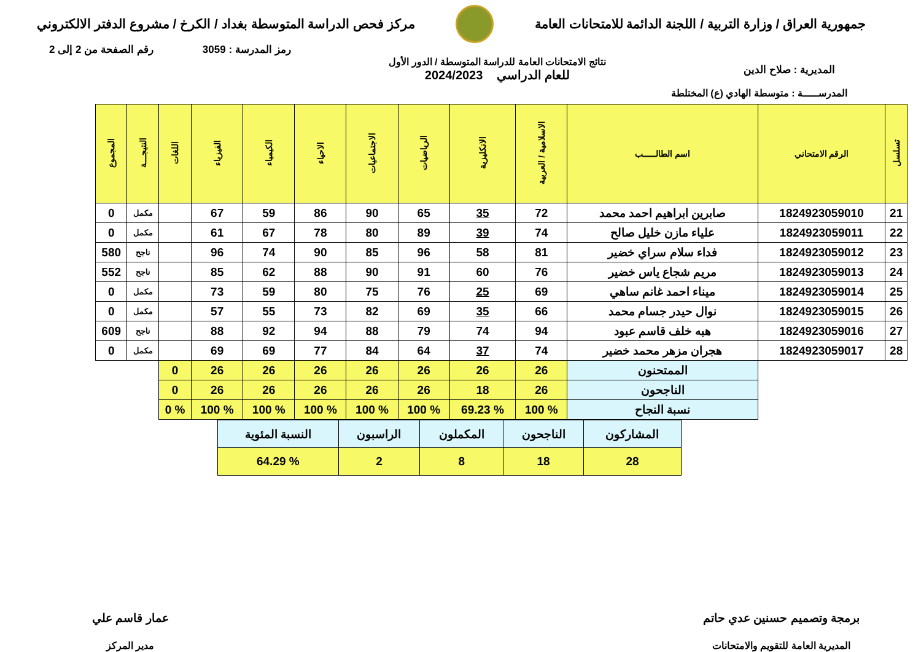جمهورية العراق / وزارة التربية / اللجنة الدائمة للامتحانات العامة
مركز فحص الدراسة المتوسطة بغداد / الكرخ / مشروع الدفتر الالكتروني
رمز المدرسة : 3059 رقم الصفحة من 2 إلى 2
المديرية : صلاح الدين
نتائج الامتحانات العامة للدراسة المتوسطة / الدور الأول
للعام الدراسي 2024/2023
المدرســـــة : متوسطة الهادي (ع) المختلطة
| تسلسل | الرقم الامتحاني | اسم الطالـــــب | الاسلامية / العربية | الانكليزية | الرياضيات | الاجتماعيات | الاحياء | الكيمياء | الفيزياء | اللغات | النتيجـــة | المجموع |
| --- | --- | --- | --- | --- | --- | --- | --- | --- | --- | --- | --- | --- |
| 21 | 1824923059010 | صابرين ابراهيم احمد محمد | 72 | 35 | 65 | 90 | 86 | 59 | 67 | | مكمل | 0 |
| 22 | 1824923059011 | علياء مازن خليل صالح | 74 | 39 | 89 | 80 | 78 | 67 | 61 | | مكمل | 0 |
| 23 | 1824923059012 | فداء سلام سراي خضير | 81 | 58 | 96 | 85 | 90 | 74 | 96 | | ناجح | 580 |
| 24 | 1824923059013 | مريم شجاع ياس خضير | 76 | 60 | 91 | 90 | 88 | 62 | 85 | | ناجح | 552 |
| 25 | 1824923059014 | ميناء احمد غانم ساهي | 69 | 25 | 76 | 75 | 80 | 59 | 73 | | مكمل | 0 |
| 26 | 1824923059015 | نوال حيدر جسام محمد | 66 | 35 | 69 | 82 | 73 | 55 | 57 | | مكمل | 0 |
| 27 | 1824923059016 | هبه خلف قاسم عبود | 94 | 74 | 79 | 88 | 94 | 92 | 88 | | ناجح | 609 |
| 28 | 1824923059017 | هجران مزهر محمد خضير | 74 | 37 | 64 | 84 | 77 | 69 | 69 | | مكمل | 0 |
| | | الممتحنون | 26 | 26 | 26 | 26 | 26 | 26 | 26 | 0 | | |
| | | الناجحون | 26 | 18 | 26 | 26 | 26 | 26 | 26 | 0 | | |
| | | نسبة النجاح | % 100 | % 69.23 | % 100 | % 100 | % 100 | % 100 | % 100 | % 0 | | |
| المشاركون | الناجحون | المكملون | الراسبون | النسبة المئوية |
| 28 | 18 | 8 | 2 | % 64.29 |
برمجة وتصميم حسنين عدي حاتم
المديرية العامة للتقويم والامتحانات
عمار قاسم علي
مدير المركز